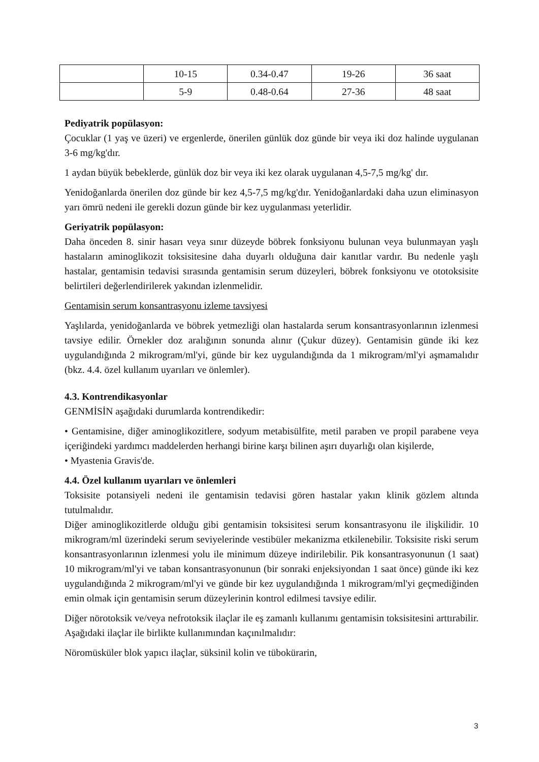| | 10-15 | 0.34-0.47 | 19-26 | 36 saat |
| | 5-9 | 0.48-0.64 | 27-36 | 48 saat |
Pediyatrik popülasyon:
Çocuklar (1 yaş ve üzeri) ve ergenlerde, önerilen günlük doz günde bir veya iki doz halinde uygulanan 3-6 mg/kg'dır.
1 aydan büyük bebeklerde, günlük doz bir veya iki kez olarak uygulanan 4,5-7,5 mg/kg' dır.
Yenidoğanlarda önerilen doz günde bir kez 4,5-7,5 mg/kg'dır. Yenidoğanlardaki daha uzun eliminasyon yarı ömrü nedeni ile gerekli dozun günde bir kez uygulanması yeterlidir.
Geriyatrik popülasyon:
Daha önceden 8. sinir hasarı veya sınır düzeyde böbrek fonksiyonu bulunan veya bulunmayan yaşlı hastaların aminoglikozit toksisitesine daha duyarlı olduğuna dair kanıtlar vardır. Bu nedenle yaşlı hastalar, gentamisin tedavisi sırasında gentamisin serum düzeyleri, böbrek fonksiyonu ve ototoksisite belirtileri değerlendirilerek yakından izlenmelidir.
Gentamisin serum konsantrasyonu izleme tavsiyesi
Yaşlılarda, yenidoğanlarda ve böbrek yetmezliği olan hastalarda serum konsantrasyonlarının izlenmesi tavsiye edilir. Örnekler doz aralığının sonunda alınır (Çukur düzey). Gentamisin günde iki kez uygulandığında 2 mikrogram/ml'yi, günde bir kez uygulandığında da 1 mikrogram/ml'yi aşmamalıdır (bkz. 4.4. özel kullanım uyarıları ve önlemler).
4.3. Kontrendikasyonlar
GENMİSİN aşağıdaki durumlarda kontrendikedir:
• Gentamisine, diğer aminoglikozitlere, sodyum metabisülfite, metil paraben ve propil parabene veya içeriğindeki yardımcı maddelerden herhangi birine karşı bilinen aşırı duyarlığı olan kişilerde,
• Myastenia Gravis'de.
4.4. Özel kullanım uyarıları ve önlemleri
Toksisite potansiyeli nedeni ile gentamisin tedavisi gören hastalar yakın klinik gözlem altında tutulmalıdır.
Diğer aminoglikozitlerde olduğu gibi gentamisin toksisitesi serum konsantrasyonu ile ilişkilidir. 10 mikrogram/ml üzerindeki serum seviyelerinde vestibüler mekanizma etkilenebilir. Toksisite riski serum konsantrasyonlarının izlenmesi yolu ile minimum düzeye indirilebilir. Pik konsantrasyonunun (1 saat) 10 mikrogram/ml'yi ve taban konsantrasyonunun (bir sonraki enjeksiyondan 1 saat önce) günde iki kez uygulandığında 2 mikrogram/ml'yi ve günde bir kez uygulandığında 1 mikrogram/ml'yi geçmediğinden emin olmak için gentamisin serum düzeylerinin kontrol edilmesi tavsiye edilir.
Diğer nörotoksik ve/veya nefrotoksik ilaçlar ile eş zamanlı kullanımı gentamisin toksisitesini arttırabilir. Aşağıdaki ilaçlar ile birlikte kullanımından kaçınılmalıdır:
Nöromüsküler blok yapıcı ilaçlar, süksinil kolin ve tübokürarin,
3